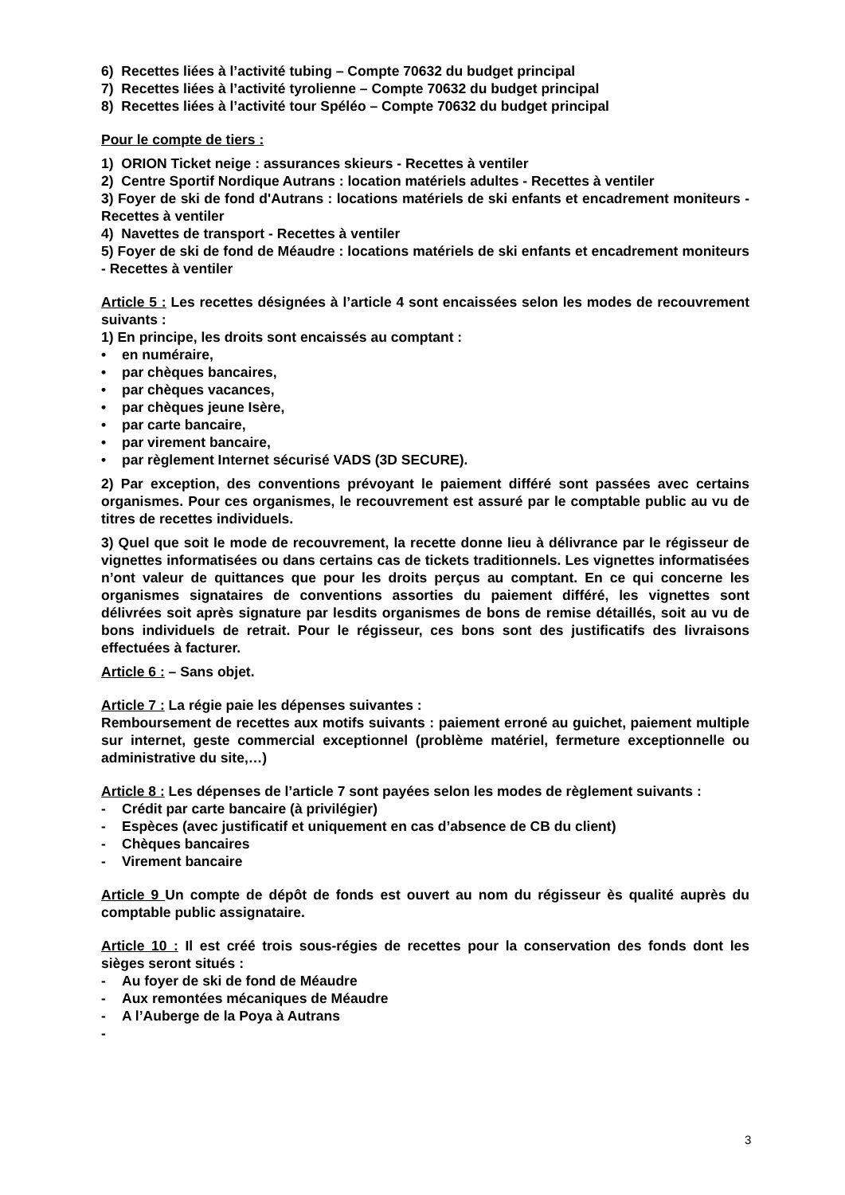6) Recettes liées à l’activité tubing – Compte 70632 du budget principal
7) Recettes liées à l’activité tyrolienne – Compte 70632 du budget principal
8) Recettes liées à l’activité tour Spéléo – Compte 70632 du budget principal
Pour le compte de tiers :
1) ORION Ticket neige : assurances skieurs - Recettes à ventiler
2) Centre Sportif Nordique Autrans : location matériels adultes - Recettes à ventiler
3) Foyer de ski de fond d'Autrans : locations matériels de ski enfants et encadrement moniteurs - Recettes à ventiler
4) Navettes de transport - Recettes à ventiler
5) Foyer de ski de fond de Méaudre : locations matériels de ski enfants et encadrement moniteurs - Recettes à ventiler
Article 5 : Les recettes désignées à l’article 4 sont encaissées selon les modes de recouvrement suivants :
1) En principe, les droits sont encaissés au comptant :
• en numéraire,
• par chèques bancaires,
• par chèques vacances,
• par chèques jeune Isère,
• par carte bancaire,
• par virement bancaire,
• par règlement Internet sécurisé VADS (3D SECURE).
2) Par exception, des conventions prévoyant le paiement différé sont passées avec certains organismes. Pour ces organismes, le recouvrement est assuré par le comptable public au vu de titres de recettes individuels.
3) Quel que soit le mode de recouvrement, la recette donne lieu à délivrance par le régisseur de vignettes informatisées ou dans certains cas de tickets traditionnels. Les vignettes informatisées n’ont valeur de quittances que pour les droits perçus au comptant. En ce qui concerne les organismes signataires de conventions assorties du paiement différé, les vignettes sont délivrées soit après signature par lesdits organismes de bons de remise détaillés, soit au vu de bons individuels de retrait. Pour le régisseur, ces bons sont des justificatifs des livraisons effectuées à facturer.
Article 6 : – Sans objet.
Article 7 : La régie paie les dépenses suivantes :
Remboursement de recettes aux motifs suivants : paiement erroné au guichet, paiement multiple sur internet, geste commercial exceptionnel (problème matériel, fermeture exceptionnelle ou administrative du site,…)
Article 8 : Les dépenses de l’article 7 sont payées selon les modes de règlement suivants :
- Crédit par carte bancaire (à privilégier)
- Espèces (avec justificatif et uniquement en cas d’absence de CB du client)
- Chèques bancaires
- Virement bancaire
Article 9 Un compte de dépôt de fonds est ouvert au nom du régisseur ès qualité auprès du comptable public assignataire.
Article 10 : Il est créé trois sous-régies de recettes pour la conservation des fonds dont les sièges seront situés :
- Au foyer de ski de fond de Méaudre
- Aux remontées mécaniques de Méaudre
- A l’Auberge de la Poya à Autrans
-
3